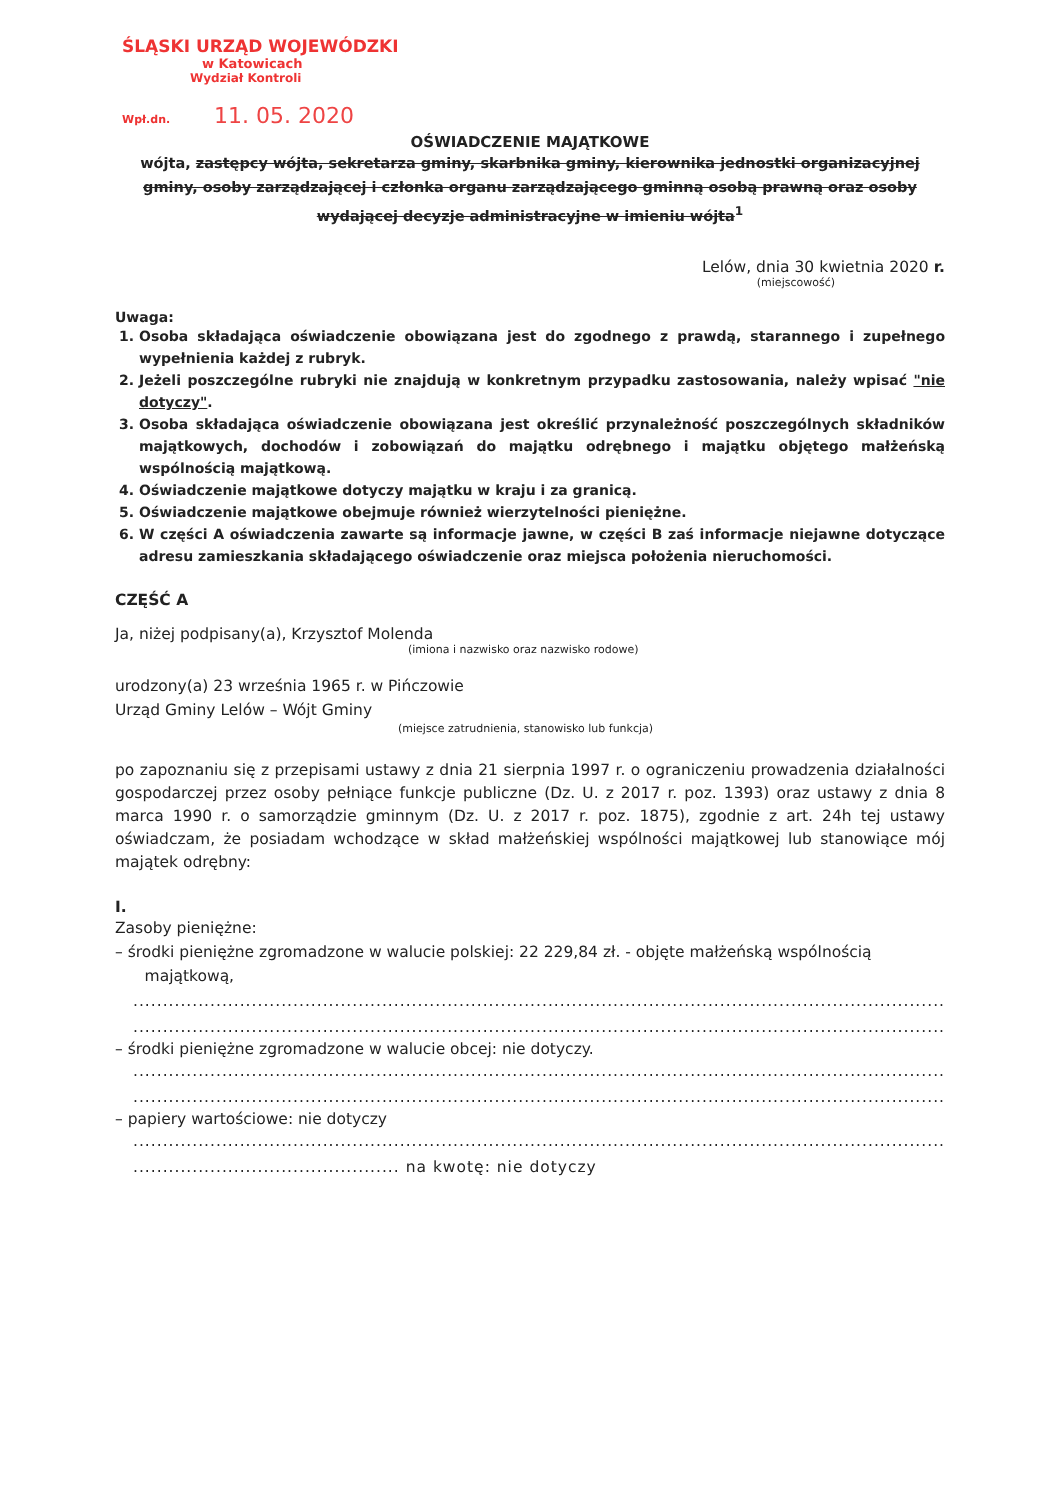ŚLĄSKI URZĄD WOJEWÓDZKI
w Katowicach
Wydział Kontroli
Wpł.dn. 11. 05. 2020
OŚWIADCZENIE MAJĄTKOWE
wójta, zastępcy wójta, sekretarza gminy, skarbnika gminy, kierownika jednostki organizacyjnej gminy, osoby zarządzającej i członka organu zarządzającego gminną osobą prawną oraz osoby wydającej decyzje administracyjne w imieniu wójta<sup>1</sup>
Lelów, dnia 30 kwietnia 2020 r.
(miejscowość)
Uwaga:
1. Osoba składająca oświadczenie obowiązana jest do zgodnego z prawdą, starannego i zupełnego wypełnienia każdej z rubryk.
2. Jeżeli poszczególne rubryki nie znajdują w konkretnym przypadku zastosowania, należy wpisać "nie dotyczy".
3. Osoba składająca oświadczenie obowiązana jest określić przynależność poszczególnych składników majątkowych, dochodów i zobowiązań do majątku odrębnego i majątku objętego małżeńską wspólnością majątkową.
4. Oświadczenie majątkowe dotyczy majątku w kraju i za granicą.
5. Oświadczenie majątkowe obejmuje również wierzytelności pieniężne.
6. W części A oświadczenia zawarte są informacje jawne, w części B zaś informacje niejawne dotyczące adresu zamieszkania składającego oświadczenie oraz miejsca położenia nieruchomości.
CZĘŚĆ A
Ja, niżej podpisany(a), Krzysztof Molenda
(imiona i nazwisko oraz nazwisko rodowe)
urodzony(a) 23 września 1965 r. w Pińczowie
Urząd Gminy Lelów – Wójt Gminy
(miejsce zatrudnienia, stanowisko lub funkcja)
po zapoznaniu się z przepisami ustawy z dnia 21 sierpnia 1997 r. o ograniczeniu prowadzenia działalności gospodarczej przez osoby pełniące funkcje publiczne (Dz. U. z 2017 r. poz. 1393) oraz ustawy z dnia 8 marca 1990 r. o samorządzie gminnym (Dz. U. z 2017 r. poz. 1875), zgodnie z art. 24h tej ustawy oświadczam, że posiadam wchodzące w skład małżeńskiej wspólności majątkowej lub stanowiące mój majątek odrębny:
I.
Zasoby pieniężne:
– środki pieniężne zgromadzone w walucie polskiej: 22 229,84 zł. - objęte małżeńską wspólnością
majątkową,
.......................................................................................................................................................
.......................................................................................................................................................
– środki pieniężne zgromadzone w walucie obcej: nie dotyczy.
.......................................................................................................................................................
.......................................................................................................................................................
– papiery wartościowe: nie dotyczy
.......................................................................................................................................................
............................................. na kwotę: nie dotyczy